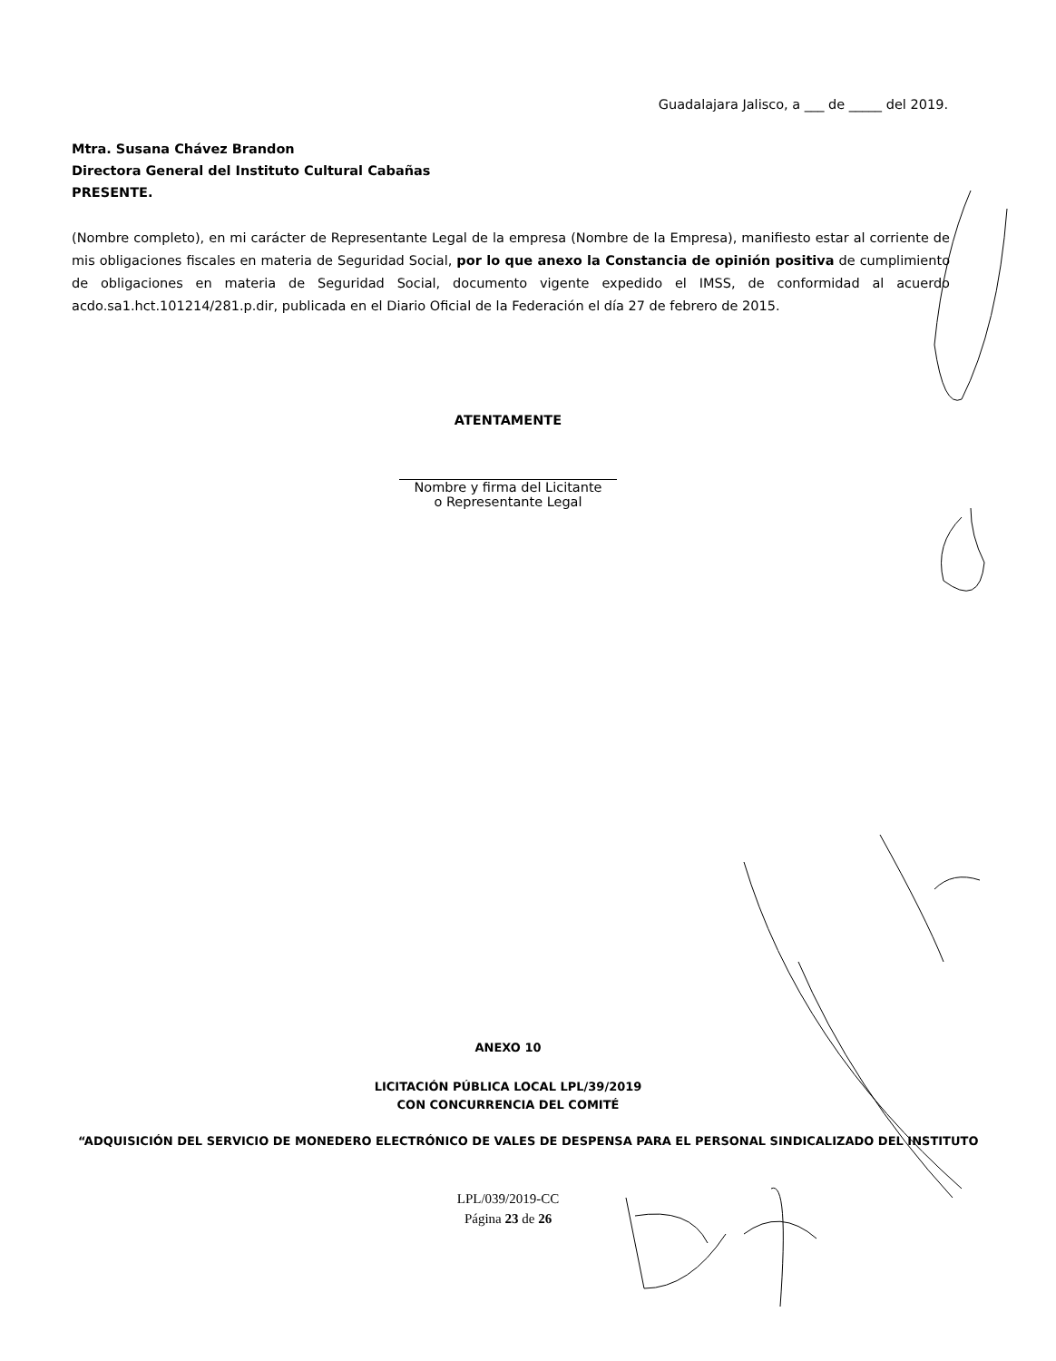Guadalajara Jalisco, a ___ de _____ del 2019.
Mtra. Susana Chávez Brandon
Directora General del Instituto Cultural Cabañas
PRESENTE.
(Nombre completo), en mi carácter de Representante Legal de la empresa (Nombre de la Empresa), manifiesto estar al corriente de mis obligaciones fiscales en materia de Seguridad Social, por lo que anexo la Constancia de opinión positiva de cumplimiento de obligaciones en materia de Seguridad Social, documento vigente expedido el IMSS, de conformidad al acuerdo acdo.sa1.hct.101214/281.p.dir, publicada en el Diario Oficial de la Federación el día 27 de febrero de 2015.
ATENTAMENTE
Nombre y firma del Licitante
o Representante Legal
ANEXO 10
LICITACIÓN PÚBLICA LOCAL LPL/39/2019
CON CONCURRENCIA DEL COMITÉ
“ADQUISICIÓN DEL SERVICIO DE MONEDERO ELECTRÓNICO DE VALES DE DESPENSA PARA EL PERSONAL SINDICALIZADO DEL INSTITUTO
LPL/039/2019-CC
Página 23 de 26